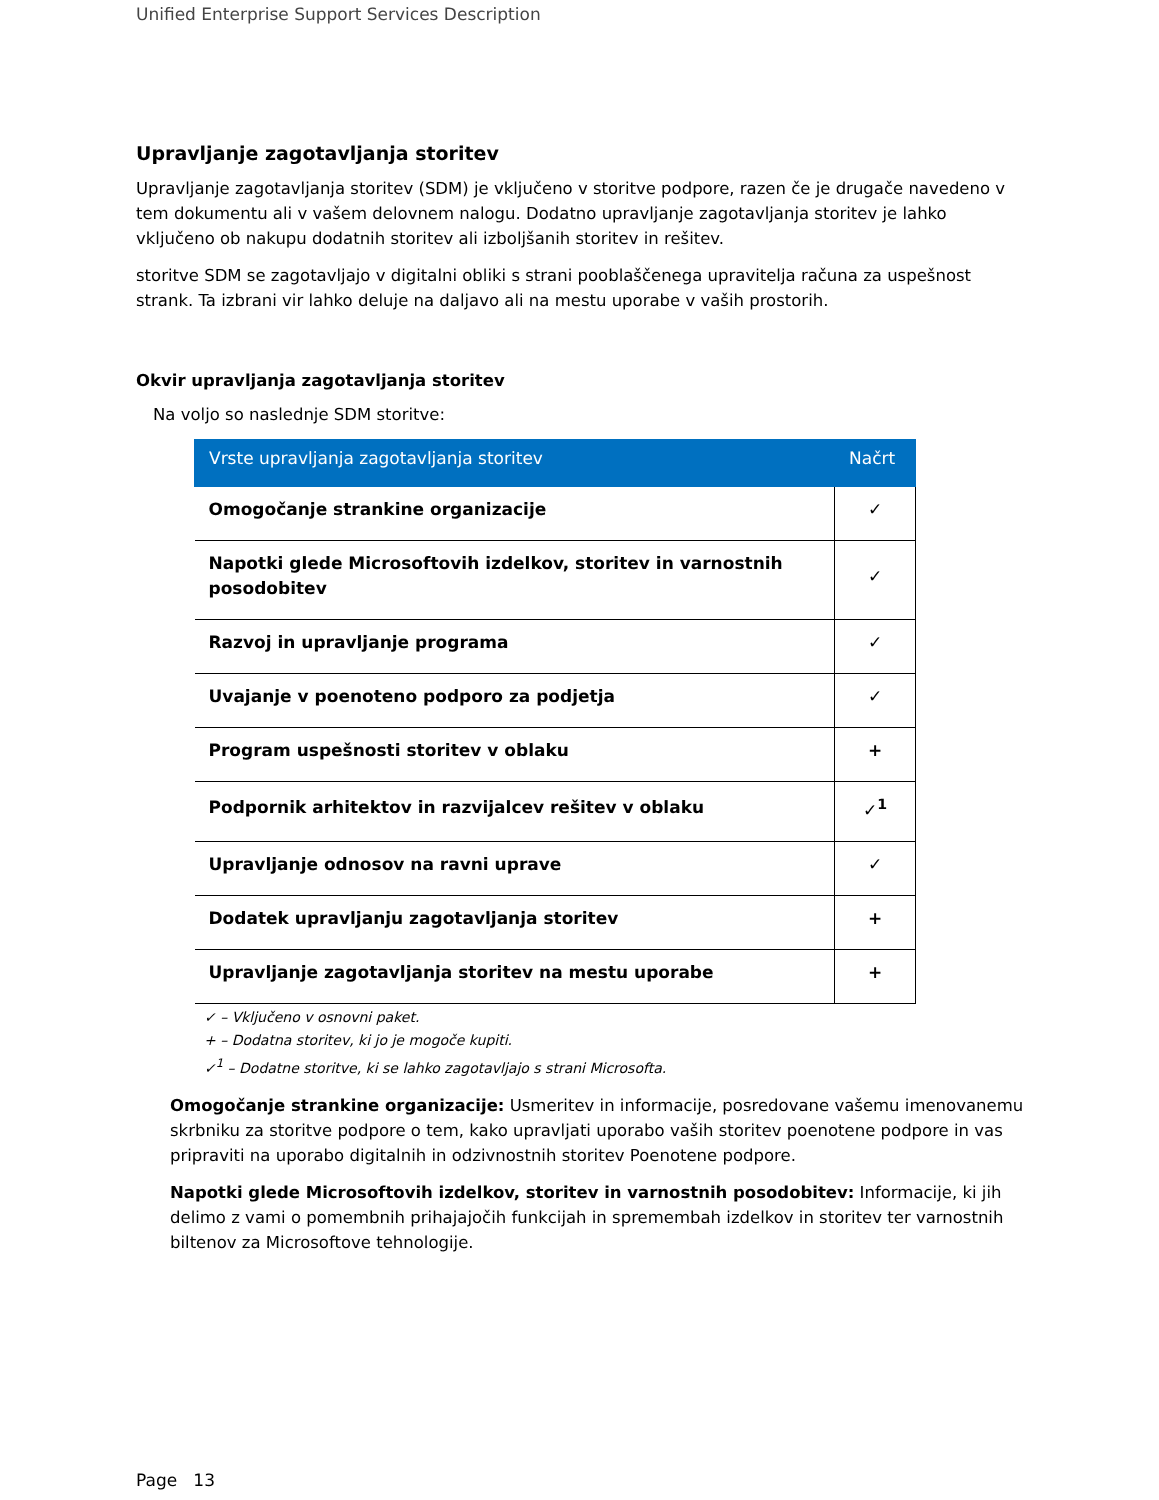Unified Enterprise Support Services Description
Upravljanje zagotavljanja storitev
Upravljanje zagotavljanja storitev (SDM) je vključeno v storitve podpore, razen če je drugače navedeno v tem dokumentu ali v vašem delovnem nalogu. Dodatno upravljanje zagotavljanja storitev je lahko vključeno ob nakupu dodatnih storitev ali izboljšanih storitev in rešitev.
storitve SDM se zagotavljajo v digitalni obliki s strani pooblaščenega upravitelja računa za uspešnost strank. Ta izbrani vir lahko deluje na daljavo ali na mestu uporabe v vaših prostorih.
Okvir upravljanja zagotavljanja storitev
Na voljo so naslednje SDM storitve:
| Vrste upravljanja zagotavljanja storitev | Načrt |
| --- | --- |
| Omogočanje strankine organizacije | ✓ |
| Napotki glede Microsoftovih izdelkov, storitev in varnostnih posodobitev | ✓ |
| Razvoj in upravljanje programa | ✓ |
| Uvajanje v poenoteno podporo za podjetja | ✓ |
| Program uspešnosti storitev v oblaku | + |
| Podpornik arhitektov in razvijalcev rešitev v oblaku | ✓<sup>1</sup> |
| Upravljanje odnosov na ravni uprave | ✓ |
| Dodatek upravljanju zagotavljanja storitev | + |
| Upravljanje zagotavljanja storitev na mestu uporabe | + |
✓ – Vključeno v osnovni paket.
+ – Dodatna storitev, ki jo je mogoče kupiti.
✓<sup>1</sup> – Dodatne storitve, ki se lahko zagotavljajo s strani Microsofta.
Omogočanje strankine organizacije: Usmeritev in informacije, posredovane vašemu imenovanemu skrbniku za storitve podpore o tem, kako upravljati uporabo vaših storitev poenotene podpore in vas pripraviti na uporabo digitalnih in odzivnostnih storitev Poenotene podpore.
Napotki glede Microsoftovih izdelkov, storitev in varnostnih posodobitev: Informacije, ki jih delimo z vami o pomembnih prihajajočih funkcijah in spremembah izdelkov in storitev ter varnostnih biltenov za Microsoftove tehnologije.
Page 13